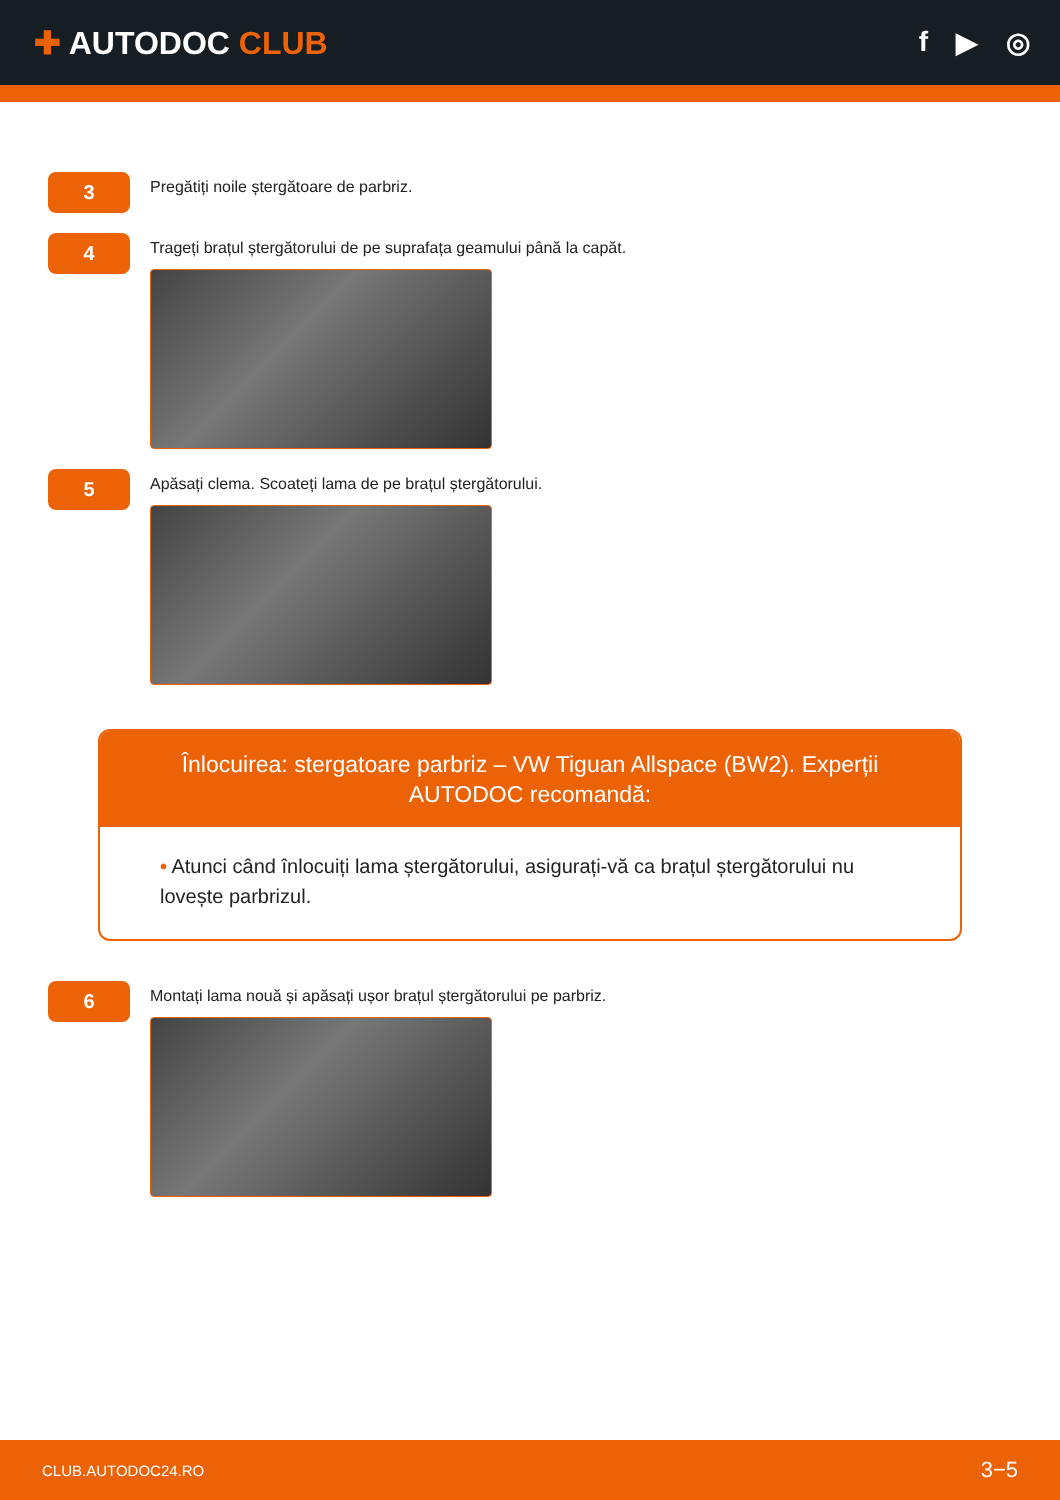✚ AUTODOC CLUB f ▶ ◎
3
Pregătiți noile ștergătoare de parbriz.
4
Trageți brațul ștergătorului de pe suprafața geamului până la capăt.
5
Apăsați clema. Scoateți lama de pe brațul ștergătorului.
Înlocuirea: stergatoare parbriz – VW Tiguan Allspace (BW2). Experții AUTODOC recomandă:
• Atunci când înlocuiți lama ștergătorului, asigurați-vă ca brațul ștergătorului nu lovește parbrizul.
6
Montați lama nouă și apăsați ușor brațul ștergătorului pe parbriz.
CLUB.AUTODOC24.RO 3−5